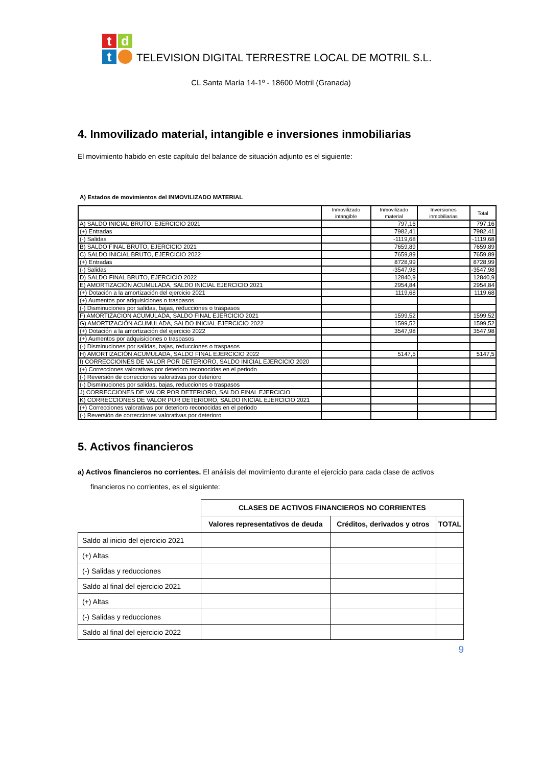tdt
TELEVISION DIGITAL TERRESTRE LOCAL DE MOTRIL S.L.
CL Santa María 14-1º - 18600 Motril (Granada)
4. Inmovilizado material, intangible e inversiones inmobiliarias
El movimiento habido en este capítulo del balance de situación adjunto es el siguiente:
A) Estados de movimientos del INMOVILIZADO MATERIAL
| | Inmovilizado intangible | Inmovilizado material | Inversiones inmobiliarias | Total |
| A) SALDO INICIAL BRUTO, EJERCICIO 2021 | | 797,16 | | 797,16 |
| (+) Entradas | | 7982,41 | | 7982,41 |
| (-) Salidas | | -1119,68 | | -1119,68 |
| B) SALDO FINAL BRUTO, EJERCICIO 2021 | | 7659,89 | | 7659,89 |
| C) SALDO INICIAL BRUTO, EJERCICIO 2022 | | 7659,89 | | 7659,89 |
| (+) Entradas | | 8728,99 | | 8728,99 |
| (-) Salidas | | -3547,98 | | -3547,98 |
| D) SALDO FINAL BRUTO, EJERCICIO 2022 | | 12840,9 | | 12840,9 |
| E) AMORTIZACIÓN ACUMULADA, SALDO INICIAL EJERCICIO 2021 | | 2954,84 | | 2954,84 |
| (+) Dotación a la amortización del ejercicio 2021 | | 1119,68 | | 1119,68 |
| (+) Aumentos por adquisiciones o traspasos | | | | |
| (-) Disminuciones por salidas, bajas, reducciones o traspasos | | | | |
| F) AMORTIZACION ACUMULADA, SALDO FINAL EJERCICIO 2021 | | 1599,52 | | 1599,52 |
| G) AMORTIZACIÓN ACUMULADA, SALDO INICIAL EJERCICIO 2022 | | 1599,52 | | 1599,52 |
| (+) Dotación a la amortización del ejercicio 2022 | | 3547,98 | | 3547,98 |
| (+) Aumentos por adquisiciones o traspasos | | | | |
| (-) Disminuciones por salidas, bajas, reducciones o traspasos | | | | |
| H) AMORTIZACIÓN ACUMULADA, SALDO FINAL EJERCICIO 2022 | | 5147,5 | | 5147,5 |
| I) CORRECCIOINES DE VALOR POR DETERIORO, SALDO INICIAL EJERCICIO 2020 | | | | |
| (+) Correcciones valorativas por deterioro reconocidas en el periodo | | | | |
| (-) Reversión de correcciones valorativas por deterioro | | | | |
| (-) Disminuciones por salidas, bajas, reducciones o traspasos | | | | |
| J) CORRECCIONES DE VALOR POR DETERIORO, SALDO FINAL EJERCICIO | | | | |
| K) CORRECCIONES DE VALOR POR DETERIORO, SALDO INICIAL EJERCICIO 2021 | | | | |
| (+) Correcciones valorativas por deterioro reconocidas en el periodo | | | | |
| (-) Reversión de correcciones valorativas por deterioro | | | | |
5. Activos financieros
a) Activos financieros no corrientes. El análisis del movimiento durante el ejercicio para cada clase de activos
financieros no corrientes, es el siguiente:
| | CLASES DE ACTIVOS FINANCIEROS NO CORRIENTES | | |
| | Valores representativos de deuda | Créditos, derivados y otros | TOTAL |
| Saldo al inicio del ejercicio 2021 | | | |
| (+) Altas | | | |
| (-) Salidas y reducciones | | | |
| Saldo al final del ejercicio 2021 | | | |
| (+) Altas | | | |
| (-) Salidas y reducciones | | | |
| Saldo al final del ejercicio 2022 | | | |
9